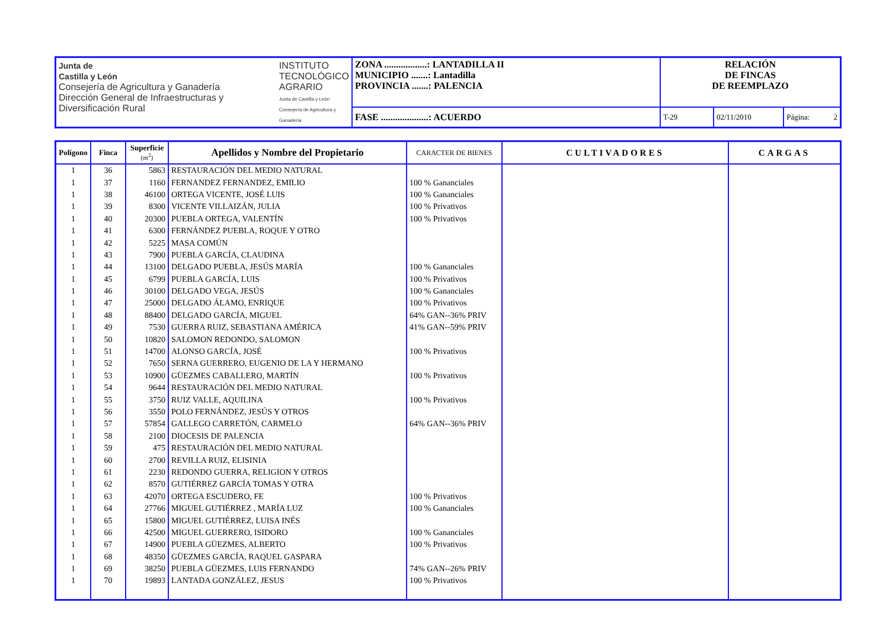| Junta de Castilla y León Consejería de Agricultura y Ganadería Dirección General de Infraestructuras y Diversificación Rural INSTITUTO TECNOLÓGICO AGRARIO Junta de Castilla y León Consejería de Agricultura y Ganadería | ZONA ..................: LANTADILLA II MUNICIPIO .......: Lantadilla PROVINCIA .......: PALENCIA | RELACIÓN DE FINCAS DE REEMPLAZO | | |
| | FASE ....................: ACUERDO | T-29 | 02/11/2010 | Página: 2 |
| Polígono | Finca | Superficie (m<sup>2</sup>) | Apellidos y Nombre del Propietario | CARACTER DE BIENES | CULTIVADORES | CARGAS |
| --- | --- | --- | --- | --- | --- | --- |
| 1 | 36 | 5863 | RESTAURACIÓN DEL MEDIO NATURAL | | | |
| 1 | 37 | 1160 | FERNANDEZ FERNANDEZ, EMILIO | 100 % Gananciales | | |
| 1 | 38 | 46100 | ORTEGA VICENTE, JOSÉ LUIS | 100 % Gananciales | | |
| 1 | 39 | 8300 | VICENTE VILLAIZÁN, JULIA | 100 % Privativos | | |
| 1 | 40 | 20300 | PUEBLA ORTEGA, VALENTÍN | 100 % Privativos | | |
| 1 | 41 | 6300 | FERNÁNDEZ PUEBLA, ROQUE Y OTRO | | | |
| 1 | 42 | 5225 | MASA COMÚN | | | |
| 1 | 43 | 7900 | PUEBLA GARCÍA, CLAUDINA | | | |
| 1 | 44 | 13100 | DELGADO PUEBLA, JESÚS MARÍA | 100 % Gananciales | | |
| 1 | 45 | 6799 | PUEBLA GARCÍA, LUIS | 100 % Privativos | | |
| 1 | 46 | 30100 | DELGADO VEGA, JESÚS | 100 % Gananciales | | |
| 1 | 47 | 25000 | DELGADO ÁLAMO, ENRIQUE | 100 % Privativos | | |
| 1 | 48 | 88400 | DELGADO GARCÍA, MIGUEL | 64% GAN--36% PRIV | | |
| 1 | 49 | 7530 | GUERRA RUIZ, SEBASTIANA AMÉRICA | 41% GAN--59% PRIV | | |
| 1 | 50 | 10820 | SALOMON REDONDO, SALOMON | | | |
| 1 | 51 | 14700 | ALONSO GARCÍA, JOSÉ | 100 % Privativos | | |
| 1 | 52 | 7650 | SERNA GUERRERO, EUGENIO DE LA Y HERMANO | | | |
| 1 | 53 | 10900 | GÜEZMES CABALLERO, MARTÍN | 100 % Privativos | | |
| 1 | 54 | 9644 | RESTAURACIÓN DEL MEDIO NATURAL | | | |
| 1 | 55 | 3750 | RUIZ VALLE, AQUILINA | 100 % Privativos | | |
| 1 | 56 | 3550 | POLO FERNÁNDEZ, JESÚS Y OTROS | | | |
| 1 | 57 | 57854 | GALLEGO CARRETÓN, CARMELO | 64% GAN--36% PRIV | | |
| 1 | 58 | 2100 | DIOCESIS DE PALENCIA | | | |
| 1 | 59 | 475 | RESTAURACIÓN DEL MEDIO NATURAL | | | |
| 1 | 60 | 2700 | REVILLA RUIZ, ELISINIA | | | |
| 1 | 61 | 2230 | REDONDO GUERRA, RELIGION Y OTROS | | | |
| 1 | 62 | 8570 | GUTIÉRREZ GARCÍA TOMAS Y OTRA | | | |
| 1 | 63 | 42070 | ORTEGA ESCUDERO, FE | 100 % Privativos | | |
| 1 | 64 | 27766 | MIGUEL GUTIÉRREZ , MARÍA LUZ | 100 % Gananciales | | |
| 1 | 65 | 15800 | MIGUEL GUTIÉRREZ, LUISA INÉS | | | |
| 1 | 66 | 42500 | MIGUEL GUERRERO, ISIDORO | 100 % Gananciales | | |
| 1 | 67 | 14900 | PUEBLA GÜEZMES, ALBERTO | 100 % Privativos | | |
| 1 | 68 | 48350 | GÜEZMES GARCÍA, RAQUEL GASPARA | | | |
| 1 | 69 | 38250 | PUEBLA GÜEZMES, LUIS FERNANDO | 74% GAN--26% PRIV | | |
| 1 | 70 | 19893 | LANTADA GONZÁLEZ, JESUS | 100 % Privativos | | |